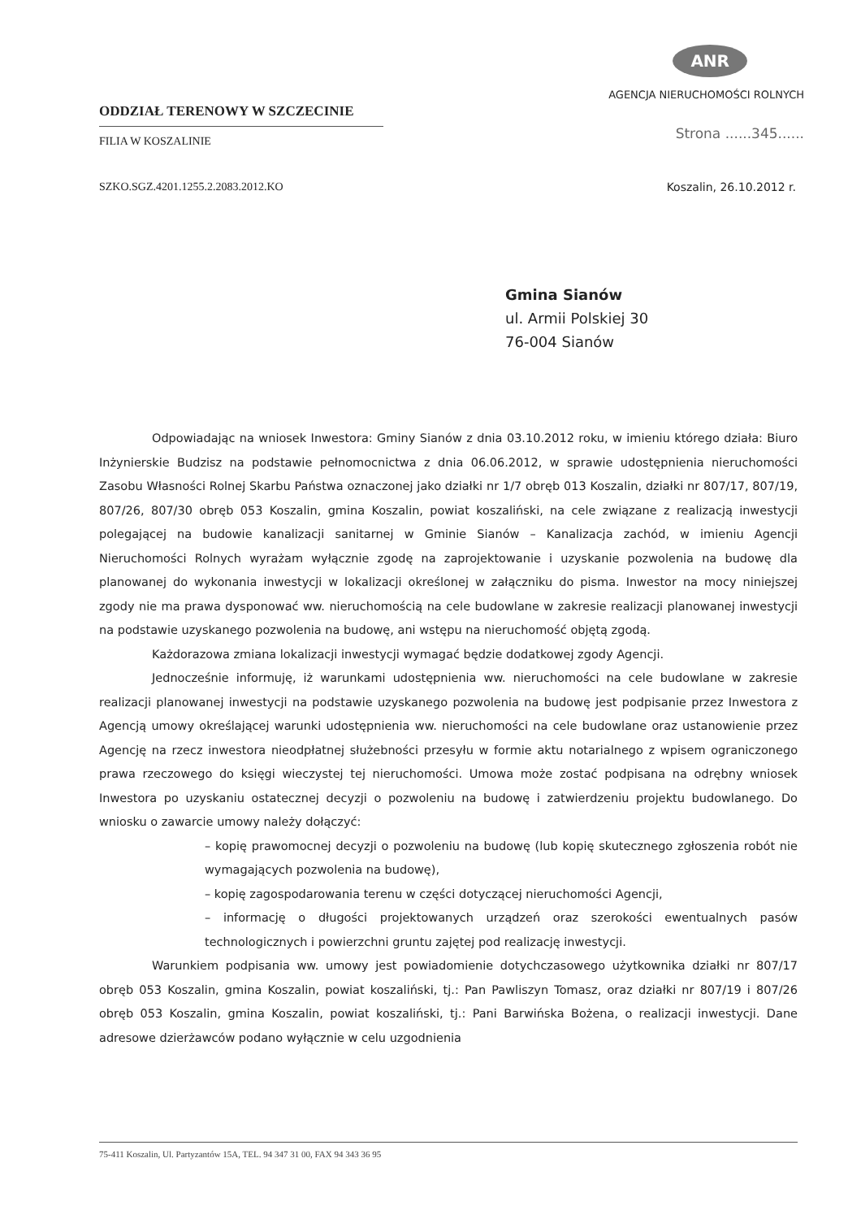ODDZIAŁ TERENOWY W SZCZECINIE
FILIA W KOSZALINIE
ANR
AGENCJA NIERUCHOMOŚCI ROLNYCH
Strona ......345......
SZKO.SGZ.4201.1255.2.2083.2012.KO Koszalin, 26.10.2012 r.
Gmina Sianów
ul. Armii Polskiej 30
76-004 Sianów
Odpowiadając na wniosek Inwestora: Gminy Sianów z dnia 03.10.2012 roku, w imieniu którego działa: Biuro Inżynierskie Budzisz na podstawie pełnomocnictwa z dnia 06.06.2012, w sprawie udostępnienia nieruchomości Zasobu Własności Rolnej Skarbu Państwa oznaczonej jako działki nr 1/7 obręb 013 Koszalin, działki nr 807/17, 807/19, 807/26, 807/30 obręb 053 Koszalin, gmina Koszalin, powiat koszaliński, na cele związane z realizacją inwestycji polegającej na budowie kanalizacji sanitarnej w Gminie Sianów – Kanalizacja zachód, w imieniu Agencji Nieruchomości Rolnych wyrażam wyłącznie zgodę na zaprojektowanie i uzyskanie pozwolenia na budowę dla planowanej do wykonania inwestycji w lokalizacji określonej w załączniku do pisma. Inwestor na mocy niniejszej zgody nie ma prawa dysponować ww. nieruchomością na cele budowlane w zakresie realizacji planowanej inwestycji na podstawie uzyskanego pozwolenia na budowę, ani wstępu na nieruchomość objętą zgodą.
Każdorazowa zmiana lokalizacji inwestycji wymagać będzie dodatkowej zgody Agencji.
Jednocześnie informuję, iż warunkami udostępnienia ww. nieruchomości na cele budowlane w zakresie realizacji planowanej inwestycji na podstawie uzyskanego pozwolenia na budowę jest podpisanie przez Inwestora z Agencją umowy określającej warunki udostępnienia ww. nieruchomości na cele budowlane oraz ustanowienie przez Agencję na rzecz inwestora nieodpłatnej służebności przesyłu w formie aktu notarialnego z wpisem ograniczonego prawa rzeczowego do księgi wieczystej tej nieruchomości. Umowa może zostać podpisana na odrębny wniosek Inwestora po uzyskaniu ostatecznej decyzji o pozwoleniu na budowę i zatwierdzeniu projektu budowlanego. Do wniosku o zawarcie umowy należy dołączyć:
– kopię prawomocnej decyzji o pozwoleniu na budowę (lub kopię skutecznego zgłoszenia robót nie wymagających pozwolenia na budowę),
– kopię zagospodarowania terenu w części dotyczącej nieruchomości Agencji,
– informację o długości projektowanych urządzeń oraz szerokości ewentualnych pasów technologicznych i powierzchni gruntu zajętej pod realizację inwestycji.
Warunkiem podpisania ww. umowy jest powiadomienie dotychczasowego użytkownika działki nr 807/17 obręb 053 Koszalin, gmina Koszalin, powiat koszaliński, tj.: Pan Pawliszyn Tomasz, oraz działki nr 807/19 i 807/26 obręb 053 Koszalin, gmina Koszalin, powiat koszaliński, tj.: Pani Barwińska Bożena, o realizacji inwestycji. Dane adresowe dzierżawców podano wyłącznie w celu uzgodnienia
75-411 Koszalin, Ul. Partyzantów 15A, TEL. 94 347 31 00, FAX 94 343 36 95